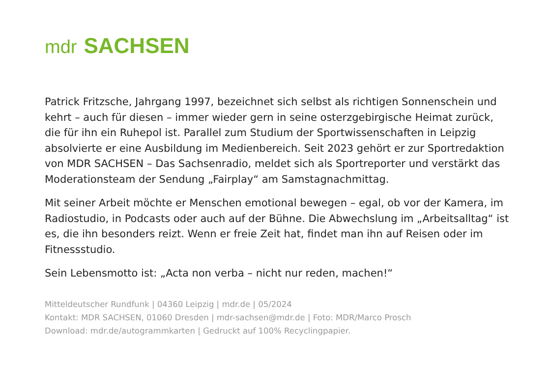mdr SACHSEN
Patrick Fritzsche, Jahrgang 1997, bezeichnet sich selbst als richtigen Sonnenschein und kehrt – auch für diesen – immer wieder gern in seine osterzgebirgische Heimat zurück, die für ihn ein Ruhepol ist. Parallel zum Studium der Sportwissenschaften in Leipzig absolvierte er eine Ausbildung im Medienbereich. Seit 2023 gehört er zur Sportredaktion von MDR SACHSEN – Das Sachsenradio, meldet sich als Sportreporter und verstärkt das Moderationsteam der Sendung „Fairplay“ am Samstagnachmittag.
Mit seiner Arbeit möchte er Menschen emotional bewegen – egal, ob vor der Kamera, im Radiostudio, in Podcasts oder auch auf der Bühne. Die Abwechslung im „Arbeitsalltag“ ist es, die ihn besonders reizt. Wenn er freie Zeit hat, findet man ihn auf Reisen oder im Fitnessstudio.
Sein Lebensmotto ist: „Acta non verba – nicht nur reden, machen!“
Mitteldeutscher Rundfunk | 04360 Leipzig | mdr.de | 05/2024
Kontakt: MDR SACHSEN, 01060 Dresden | mdr-sachsen@mdr.de | Foto: MDR/Marco Prosch
Download: mdr.de/autogrammkarten | Gedruckt auf 100% Recyclingpapier.